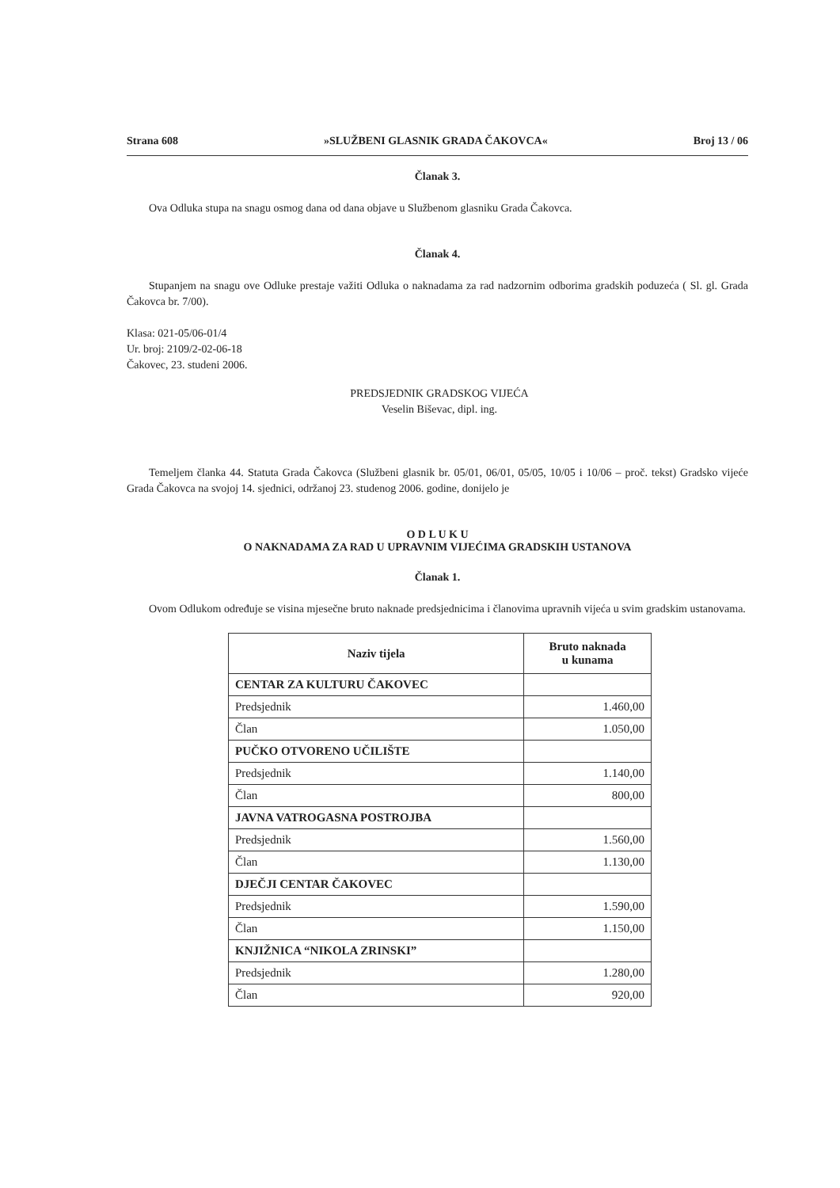Strana 608 »SLUŽBENI GLASNIK GRADA ČAKOVCA« Broj 13 / 06
Članak 3.
Ova Odluka stupa na snagu osmog dana od dana objave u Službenom glasniku Grada Čakovca.
Članak 4.
Stupanjem na snagu ove Odluke prestaje važiti Odluka o naknadama za rad nadzornim odborima gradskih poduzeća ( Sl. gl. Grada Čakovca br. 7/00).
Klasa: 021-05/06-01/4
Ur. broj: 2109/2-02-06-18
Čakovec, 23. studeni 2006.
PREDSJEDNIK GRADSKOG VIJEĆA
Veselin Biševac, dipl. ing.
Temeljem članka 44. Statuta Grada Čakovca (Službeni glasnik br. 05/01, 06/01, 05/05, 10/05 i 10/06 – proč. tekst) Gradsko vijeće Grada Čakovca na svojoj 14. sjednici, održanoj 23. studenog 2006. godine, donijelo je
O D L U K U
O NAKNADAMA ZA RAD U UPRAVNIM VIJEĆIMA GRADSKIH USTANOVA
Članak 1.
Ovom Odlukom određuje se visina mjesečne bruto naknade predsjednicima i članovima upravnih vijeća u svim gradskim ustanovama.
| Naziv tijela | Bruto naknada u kunama |
| --- | --- |
| CENTAR ZA KULTURU ČAKOVEC | |
| Predsjednik | 1.460,00 |
| Član | 1.050,00 |
| PUČKO OTVORENO UČILIŠTE | |
| Predsjednik | 1.140,00 |
| Član | 800,00 |
| JAVNA VATROGASNA POSTROJBA | |
| Predsjednik | 1.560,00 |
| Član | 1.130,00 |
| DJEČJI CENTAR ČAKOVEC | |
| Predsjednik | 1.590,00 |
| Član | 1.150,00 |
| KNJIŽNICA “NIKOLA ZRINSKI” | |
| Predsjednik | 1.280,00 |
| Član | 920,00 |